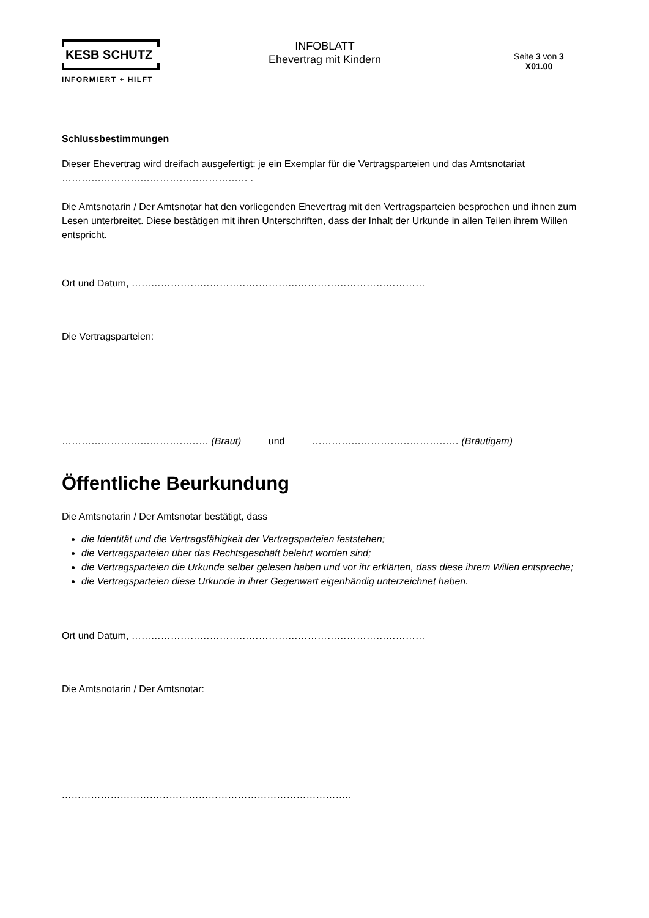KESB SCHUTZ
INFORMIERT + HILFT
INFOBLATT
Ehevertrag mit Kindern
Seite 3 von 3
X01.00
Schlussbestimmungen
Dieser Ehevertrag wird dreifach ausgefertigt: je ein Exemplar für die Vertragsparteien und das Amtsnotariat ………………………………………………… .
Die Amtsnotarin / Der Amtsnotar hat den vorliegenden Ehevertrag mit den Vertragsparteien besprochen und ihnen zum Lesen unterbreitet. Diese bestätigen mit ihren Unterschriften, dass der Inhalt der Urkunde in allen Teilen ihrem Willen entspricht.
Ort und Datum, ………………………………………………………………………………
Die Vertragsparteien:
……………………………………… (Braut) und ……………………………………… (Bräutigam)
Öffentliche Beurkundung
Die Amtsnotarin / Der Amtsnotar bestätigt, dass
die Identität und die Vertragsfähigkeit der Vertragsparteien feststehen;
die Vertragsparteien über das Rechtsgeschäft belehrt worden sind;
die Vertragsparteien die Urkunde selber gelesen haben und vor ihr erklärten, dass diese ihrem Willen entspreche;
die Vertragsparteien diese Urkunde in ihrer Gegenwart eigenhändig unterzeichnet haben.
Ort und Datum, ………………………………………………………………………………
Die Amtsnotarin / Der Amtsnotar:
……………………………………………………………………………..